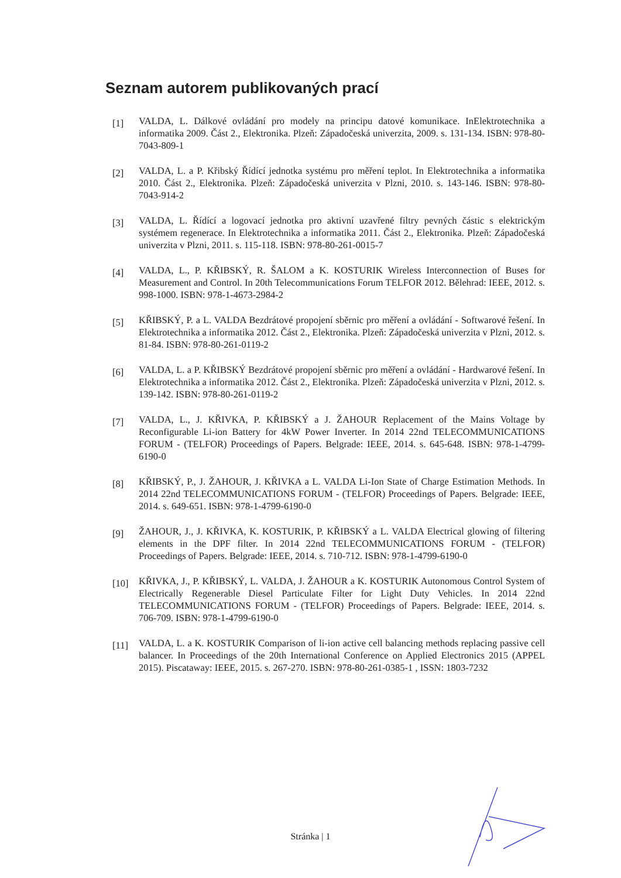Seznam autorem publikovaných prací
[1]
VALDA, L. Dálkové ovládání pro modely na principu datové komunikace. InElektrotechnika a informatika 2009. Část 2., Elektronika. Plzeň: Západočeská univerzita, 2009. s. 131-134. ISBN: 978-80-7043-809-1
[2]
VALDA, L. a P. Křibský Řídící jednotka systému pro měření teplot. In Elektrotechnika a informatika 2010. Část 2., Elektronika. Plzeň: Západočeská univerzita v Plzni, 2010. s. 143-146. ISBN: 978-80-7043-914-2
[3]
VALDA, L. Řídící a logovací jednotka pro aktivní uzavřené filtry pevných částic s elektrickým systémem regenerace. In Elektrotechnika a informatika 2011. Část 2., Elektronika. Plzeň: Západočeská univerzita v Plzni, 2011. s. 115-118. ISBN: 978-80-261-0015-7
[4]
VALDA, L., P. KŘIBSKÝ, R. ŠALOM a K. KOSTURIK Wireless Interconnection of Buses for Measurement and Control. In 20th Telecommunications Forum TELFOR 2012. Bělehrad: IEEE, 2012. s. 998-1000. ISBN: 978-1-4673-2984-2
[5]
KŘIBSKÝ, P. a L. VALDA Bezdrátové propojení sběrnic pro měření a ovládání - Softwarové řešení. In Elektrotechnika a informatika 2012. Část 2., Elektronika. Plzeň: Západočeská univerzita v Plzni, 2012. s. 81-84. ISBN: 978-80-261-0119-2
[6]
VALDA, L. a P. KŘIBSKÝ Bezdrátové propojení sběrnic pro měření a ovládání - Hardwarové řešení. In Elektrotechnika a informatika 2012. Část 2., Elektronika. Plzeň: Západočeská univerzita v Plzni, 2012. s. 139-142. ISBN: 978-80-261-0119-2
[7]
VALDA, L., J. KŘIVKA, P. KŘIBSKÝ a J. ŽAHOUR Replacement of the Mains Voltage by Reconfigurable Li-ion Battery for 4kW Power Inverter. In 2014 22nd TELECOMMUNICATIONS FORUM - (TELFOR) Proceedings of Papers. Belgrade: IEEE, 2014. s. 645-648. ISBN: 978-1-4799-6190-0
[8]
KŘIBSKÝ, P., J. ŽAHOUR, J. KŘIVKA a L. VALDA Li-Ion State of Charge Estimation Methods. In 2014 22nd TELECOMMUNICATIONS FORUM - (TELFOR) Proceedings of Papers. Belgrade: IEEE, 2014. s. 649-651. ISBN: 978-1-4799-6190-0
[9]
ŽAHOUR, J., J. KŘIVKA, K. KOSTURIK, P. KŘIBSKÝ a L. VALDA Electrical glowing of filtering elements in the DPF filter. In 2014 22nd TELECOMMUNICATIONS FORUM - (TELFOR) Proceedings of Papers. Belgrade: IEEE, 2014. s. 710-712. ISBN: 978-1-4799-6190-0
[10]
KŘIVKA, J., P. KŘIBSKÝ, L. VALDA, J. ŽAHOUR a K. KOSTURIK Autonomous Control System of Electrically Regenerable Diesel Particulate Filter for Light Duty Vehicles. In 2014 22nd TELECOMMUNICATIONS FORUM - (TELFOR) Proceedings of Papers. Belgrade: IEEE, 2014. s. 706-709. ISBN: 978-1-4799-6190-0
[11]
VALDA, L. a K. KOSTURIK Comparison of li-ion active cell balancing methods replacing passive cell balancer. In Proceedings of the 20th International Conference on Applied Electronics 2015 (APPEL 2015). Piscataway: IEEE, 2015. s. 267-270. ISBN: 978-80-261-0385-1 , ISSN: 1803-7232
Stránka | 1